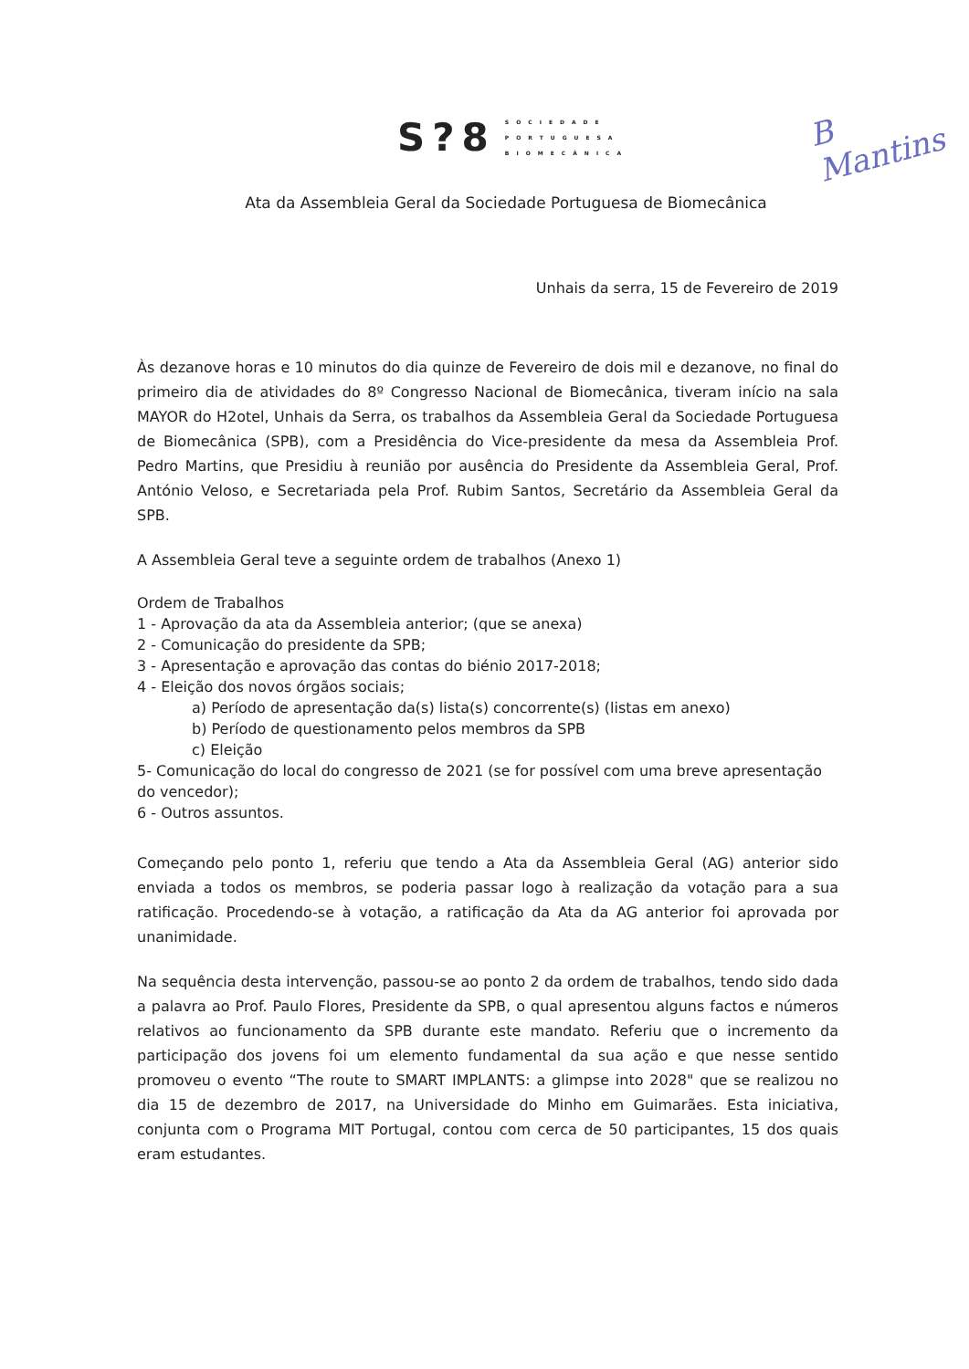S?8
SOCIEDADE
PORTUGUESA
BIOMECÂNICA
B
Mantins
Ata da Assembleia Geral da Sociedade Portuguesa de Biomecânica
Unhais da serra, 15 de Fevereiro de 2019
Às dezanove horas e 10 minutos do dia quinze de Fevereiro de dois mil e dezanove, no final do primeiro dia de atividades do 8º Congresso Nacional de Biomecânica, tiveram início na sala MAYOR do H2otel, Unhais da Serra, os trabalhos da Assembleia Geral da Sociedade Portuguesa de Biomecânica (SPB), com a Presidência do Vice-presidente da mesa da Assembleia Prof. Pedro Martins, que Presidiu à reunião por ausência do Presidente da Assembleia Geral, Prof. António Veloso, e Secretariada pela Prof. Rubim Santos, Secretário da Assembleia Geral da SPB.
A Assembleia Geral teve a seguinte ordem de trabalhos (Anexo 1)
Ordem de Trabalhos
1 - Aprovação da ata da Assembleia anterior; (que se anexa)
2 - Comunicação do presidente da SPB;
3 - Apresentação e aprovação das contas do biénio 2017-2018;
4 - Eleição dos novos órgãos sociais;
a) Período de apresentação da(s) lista(s) concorrente(s) (listas em anexo)
b) Período de questionamento pelos membros da SPB
c) Eleição
5- Comunicação do local do congresso de 2021 (se for possível com uma breve apresentação do vencedor);
6 - Outros assuntos.
Começando pelo ponto 1, referiu que tendo a Ata da Assembleia Geral (AG) anterior sido enviada a todos os membros, se poderia passar logo à realização da votação para a sua ratificação. Procedendo-se à votação, a ratificação da Ata da AG anterior foi aprovada por unanimidade.
Na sequência desta intervenção, passou-se ao ponto 2 da ordem de trabalhos, tendo sido dada a palavra ao Prof. Paulo Flores, Presidente da SPB, o qual apresentou alguns factos e números relativos ao funcionamento da SPB durante este mandato. Referiu que o incremento da participação dos jovens foi um elemento fundamental da sua ação e que nesse sentido promoveu o evento “The route to SMART IMPLANTS: a glimpse into 2028" que se realizou no dia 15 de dezembro de 2017, na Universidade do Minho em Guimarães. Esta iniciativa, conjunta com o Programa MIT Portugal, contou com cerca de 50 participantes, 15 dos quais eram estudantes.